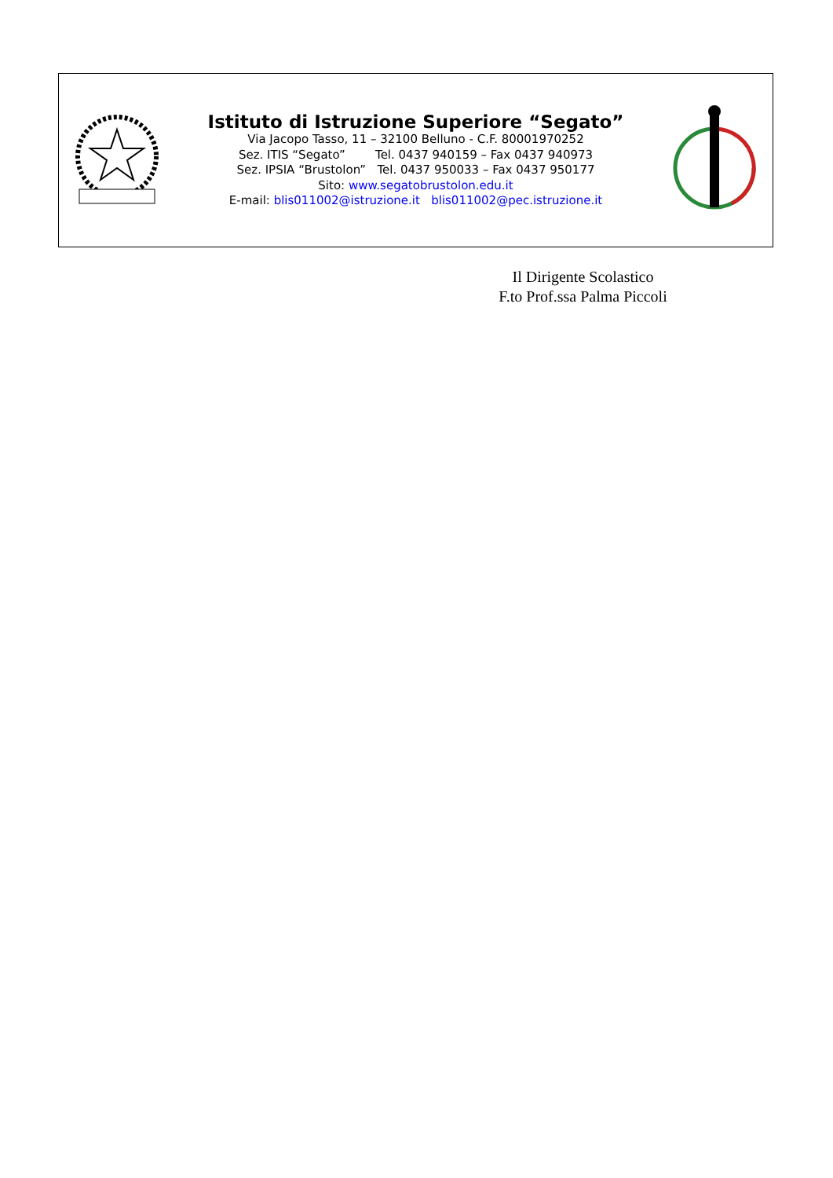Istituto di Istruzione Superiore “Segato”
Via Jacopo Tasso, 11 – 32100 Belluno - C.F. 80001970252
Sez. ITIS “Segato” Tel. 0437 940159 – Fax 0437 940973
Sez. IPSIA “Brustolon” Tel. 0437 950033 – Fax 0437 950177
Sito: www.segatobrustolon.edu.it
E-mail: blis011002@istruzione.it blis011002@pec.istruzione.it
Il Dirigente Scolastico
F.to Prof.ssa Palma Piccoli